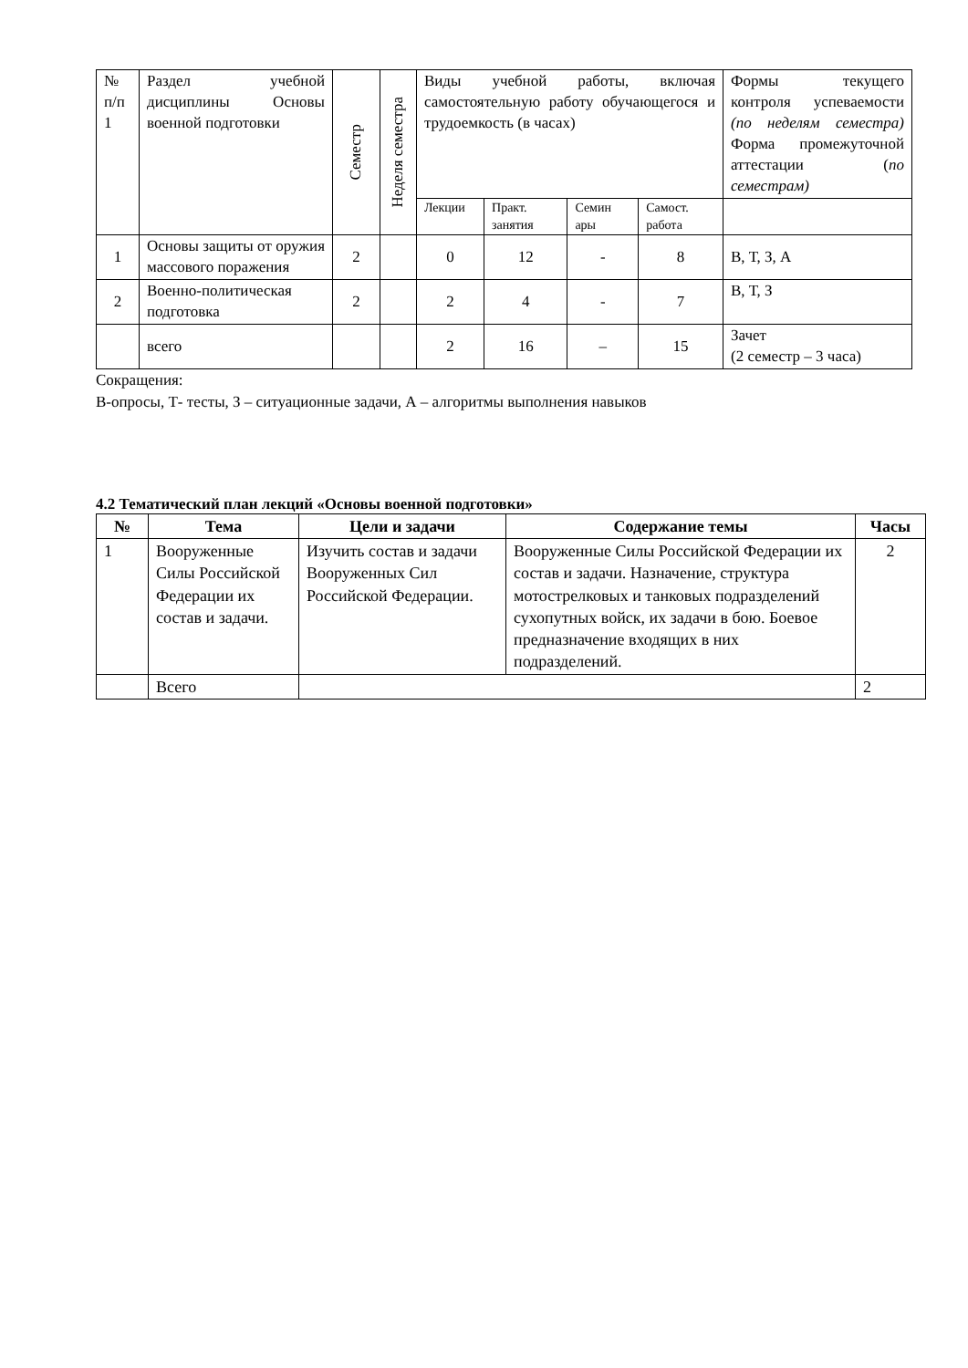| № п/п 1 | Раздел учебной дисциплины Основы военной подготовки | Семестр | Неделя семестра | Виды учебной работы, включая самостоятельную работу обучающегося и трудоемкость (в часах) | | | | Формы текущего контроля успеваемости (по неделям семестра) Форма промежуточной аттестации ( по семестрам) |
| | | | | Лекции | Практ. занятия | Семин ары | Самост. работа | |
| 1 | Основы защиты от оружия массового поражения | 2 | | 0 | 12 | - | 8 | В, Т, З, А |
| 2 | Военно-политическая подготовка | 2 | | 2 | 4 | - | 7 | В, Т, З |
| | всего | | | 2 | 16 | – | 15 | Зачет (2 семестр – 3 часа) |
Сокращения:
В-опросы, Т- тесты, З – ситуационные задачи, А – алгоритмы выполнения навыков
4.2 Тематический план лекций «Основы военной подготовки»
| № | Тема | Цели и задачи | Содержание темы | Часы |
| --- | --- | --- | --- | --- |
| 1 | Вооруженные Силы Российской Федерации их состав и задачи. | Изучить состав и задачи Вооруженных Сил Российской Федерации. | Вооруженные Силы Российской Федерации их состав и задачи. Назначение, структура мотострелковых и танковых подразделений сухопутных войск, их задачи в бою. Боевое предназначение входящих в них подразделений. | 2 |
| | Всего | | | 2 |